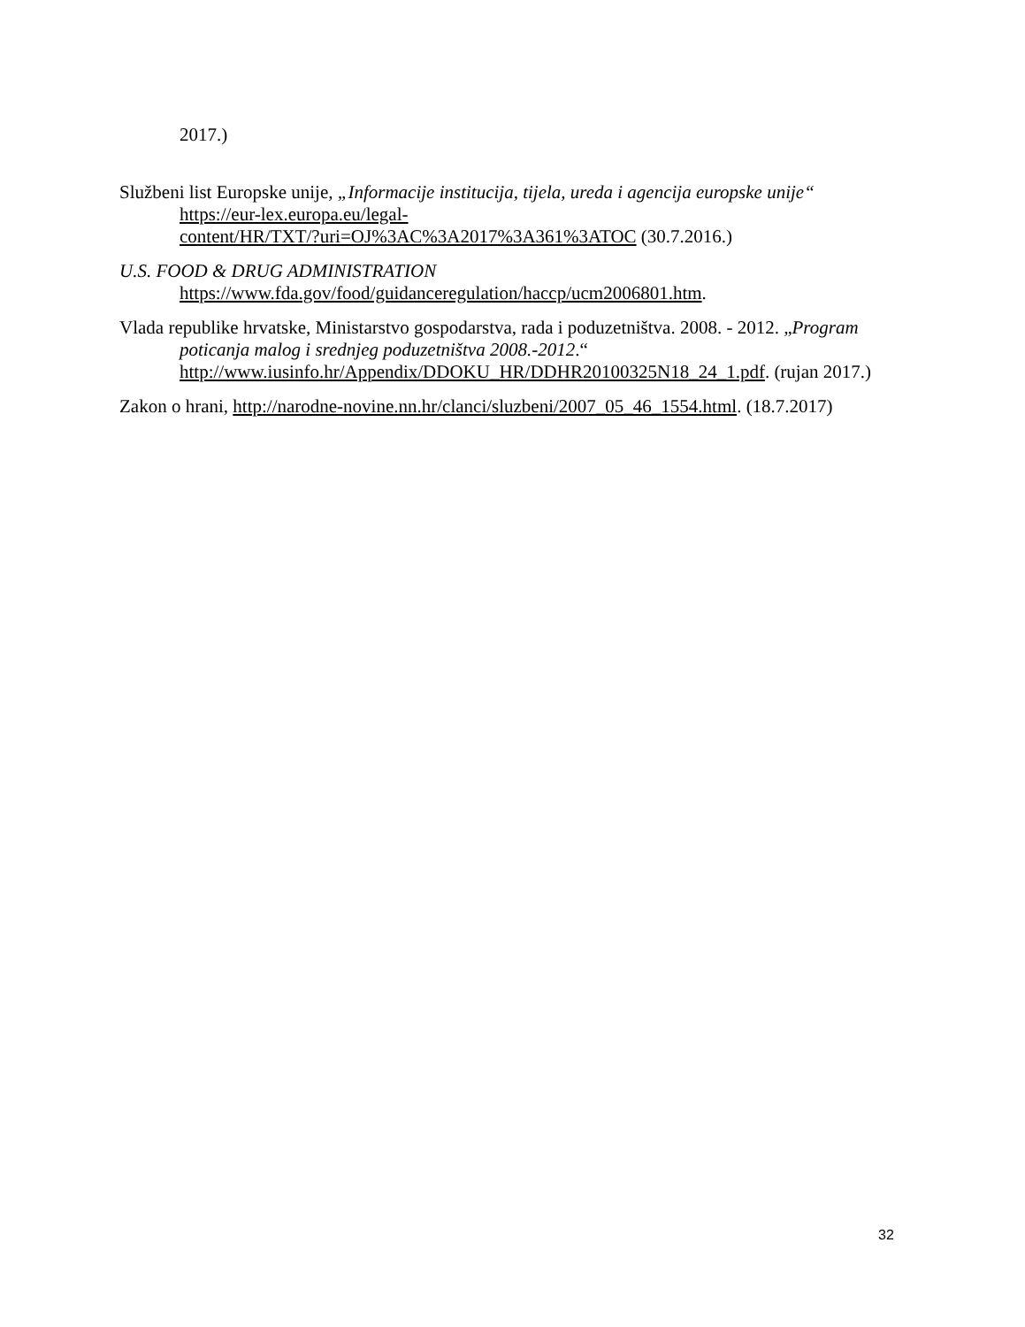2017.)
Službeni list Europske unije, „Informacije institucija, tijela, ureda i agencija europske unije“
https://eur-lex.europa.eu/legal-
content/HR/TXT/?uri=OJ%3AC%3A2017%3A361%3ATOC (30.7.2016.)
U.S. FOOD & DRUG ADMINISTRATION
https://www.fda.gov/food/guidanceregulation/haccp/ucm2006801.htm.
Vlada republike hrvatske, Ministarstvo gospodarstva, rada i poduzetništva. 2008. - 2012. „Program poticanja malog i srednjeg poduzetništva 2008.-2012.“ http://www.iusinfo.hr/Appendix/DDOKU_HR/DDHR20100325N18_24_1.pdf. (rujan 2017.)
Zakon o hrani, http://narodne-novine.nn.hr/clanci/sluzbeni/2007_05_46_1554.html. (18.7.2017)
32